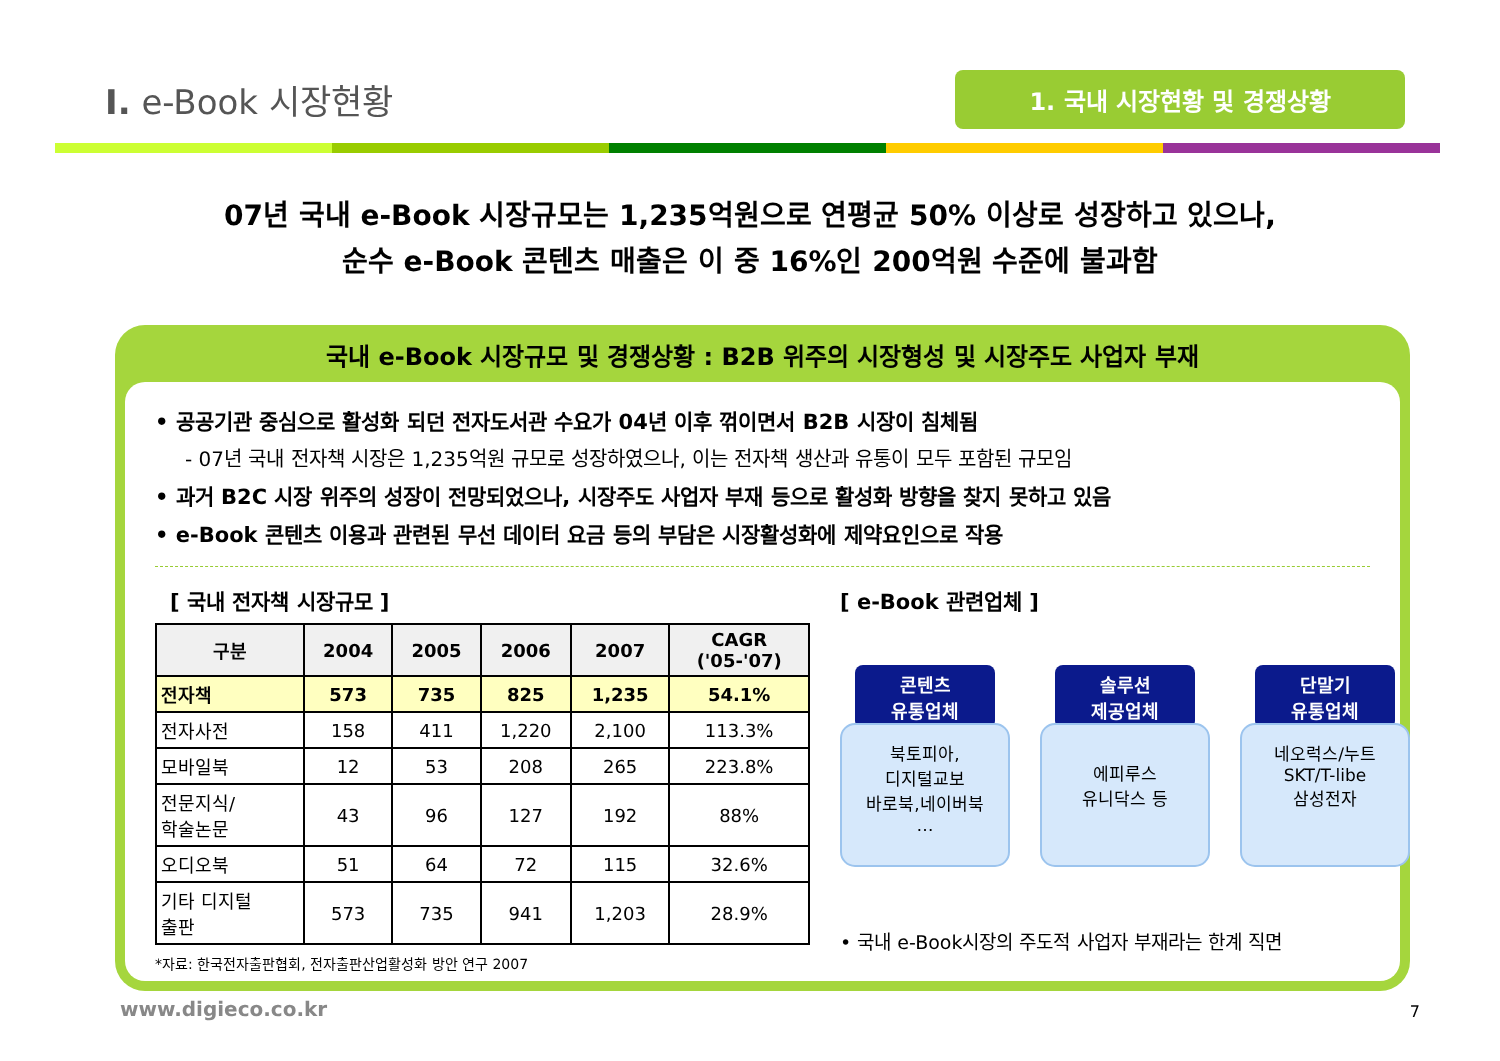I. e-Book 시장현황
1. 국내 시장현황 및 경쟁상황
07년 국내 e-Book 시장규모는 1,235억원으로 연평균 50% 이상로 성장하고 있으나,
순수 e-Book 콘텐츠 매출은 이 중 16%인 200억원 수준에 불과함
국내 e-Book 시장규모 및 경쟁상황 : B2B 위주의 시장형성 및 시장주도 사업자 부재
• 공공기관 중심으로 활성화 되던 전자도서관 수요가 04년 이후 꺾이면서 B2B 시장이 침체됨
- 07년 국내 전자책 시장은 1,235억원 규모로 성장하였으나, 이는 전자책 생산과 유통이 모두 포함된 규모임
• 과거 B2C 시장 위주의 성장이 전망되었으나, 시장주도 사업자 부재 등으로 활성화 방향을 찾지 못하고 있음
• e-Book 콘텐츠 이용과 관련된 무선 데이터 요금 등의 부담은 시장활성화에 제약요인으로 작용
[ 국내 전자책 시장규모 ]
| 구분 | 2004 | 2005 | 2006 | 2007 | CAGR ('05-'07) |
| --- | --- | --- | --- | --- | --- |
| 전자책 | 573 | 735 | 825 | 1,235 | 54.1% |
| 전자사전 | 158 | 411 | 1,220 | 2,100 | 113.3% |
| 모바일북 | 12 | 53 | 208 | 265 | 223.8% |
| 전문지식/ 학술논문 | 43 | 96 | 127 | 192 | 88% |
| 오디오북 | 51 | 64 | 72 | 115 | 32.6% |
| 기타 디지털 출판 | 573 | 735 | 941 | 1,203 | 28.9% |
*자료: 한국전자출판협회, 전자출판산업활성화 방안 연구 2007
[ e-Book 관련업체 ]
콘텐츠
유통업체
북토피아,
디지털교보
바로북,네이버북
…
솔루션
제공업체
에피루스
유니닥스 등
단말기
유통업체
네오럭스/누트
SKT/T-libe
삼성전자
• 국내 e-Book시장의 주도적 사업자 부재라는 한계 직면
www.digieco.co.kr 7